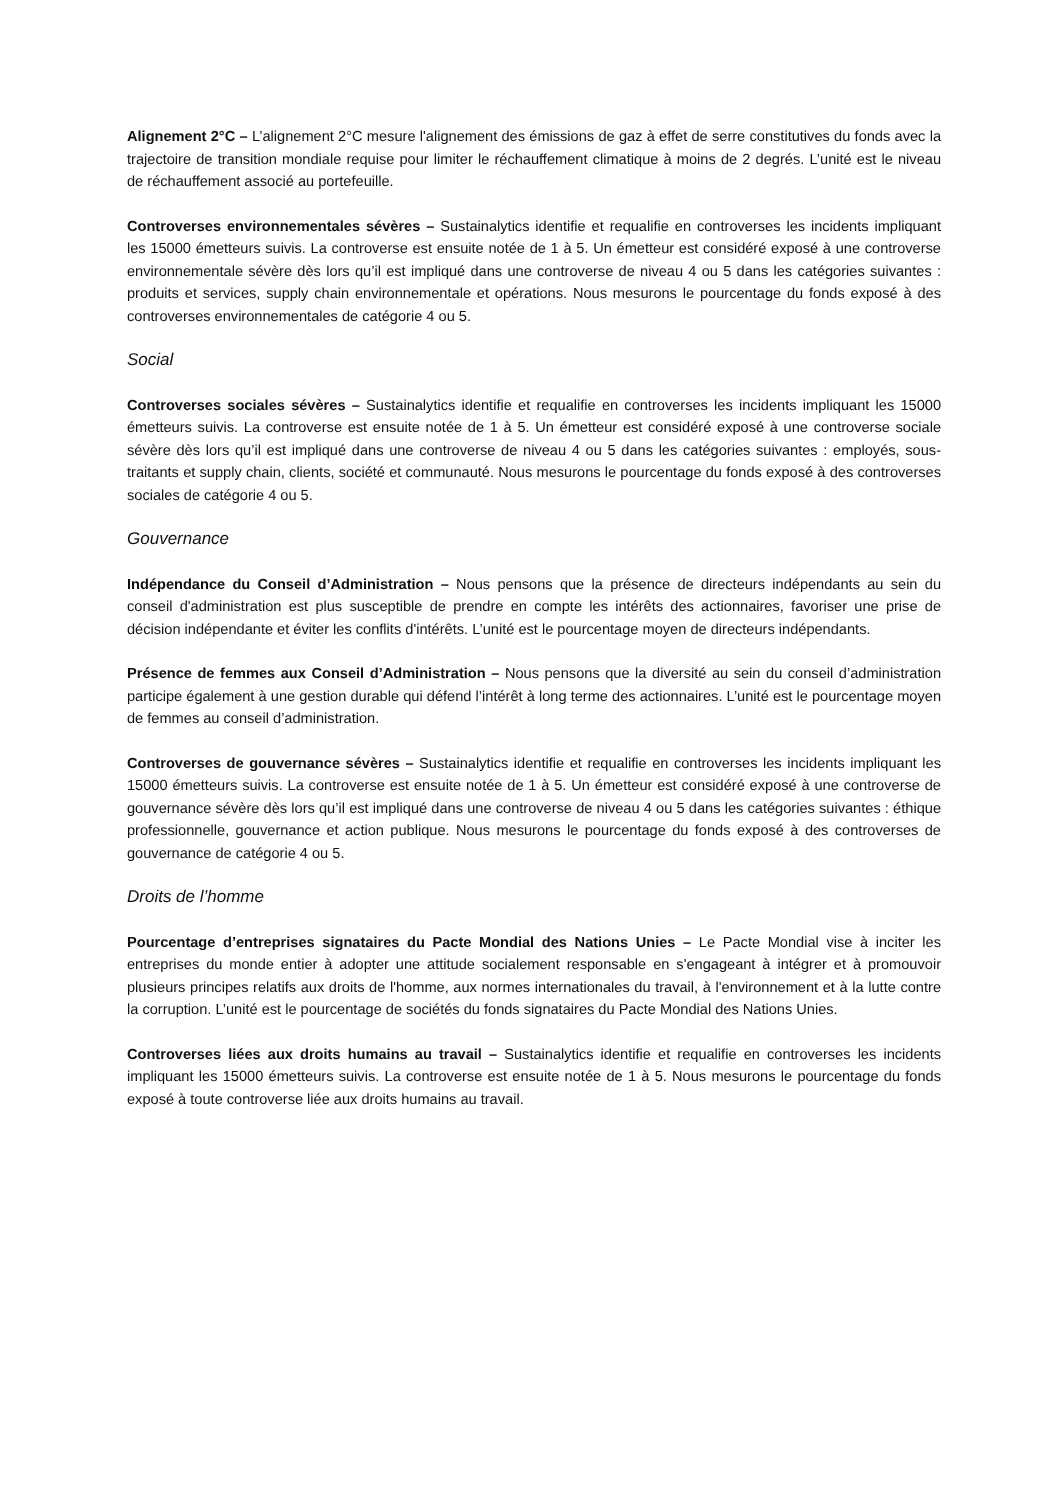Alignement 2°C – L’alignement 2°C mesure l'alignement des émissions de gaz à effet de serre constitutives du fonds avec la trajectoire de transition mondiale requise pour limiter le réchauffement climatique à moins de 2 degrés. L’unité est le niveau de réchauffement associé au portefeuille.
Controverses environnementales sévères – Sustainalytics identifie et requalifie en controverses les incidents impliquant les 15000 émetteurs suivis. La controverse est ensuite notée de 1 à 5. Un émetteur est considéré exposé à une controverse environnementale sévère dès lors qu’il est impliqué dans une controverse de niveau 4 ou 5 dans les catégories suivantes : produits et services, supply chain environnementale et opérations. Nous mesurons le pourcentage du fonds exposé à des controverses environnementales de catégorie 4 ou 5.
Social
Controverses sociales sévères – Sustainalytics identifie et requalifie en controverses les incidents impliquant les 15000 émetteurs suivis. La controverse est ensuite notée de 1 à 5. Un émetteur est considéré exposé à une controverse sociale sévère dès lors qu’il est impliqué dans une controverse de niveau 4 ou 5 dans les catégories suivantes : employés, sous-traitants et supply chain, clients, société et communauté. Nous mesurons le pourcentage du fonds exposé à des controverses sociales de catégorie 4 ou 5.
Gouvernance
Indépendance du Conseil d’Administration – Nous pensons que la présence de directeurs indépendants au sein du conseil d'administration est plus susceptible de prendre en compte les intérêts des actionnaires, favoriser une prise de décision indépendante et éviter les conflits d'intérêts. L’unité est le pourcentage moyen de directeurs indépendants.
Présence de femmes aux Conseil d’Administration – Nous pensons que la diversité au sein du conseil d’administration participe également à une gestion durable qui défend l’intérêt à long terme des actionnaires. L’unité est le pourcentage moyen de femmes au conseil d’administration.
Controverses de gouvernance sévères – Sustainalytics identifie et requalifie en controverses les incidents impliquant les 15000 émetteurs suivis. La controverse est ensuite notée de 1 à 5. Un émetteur est considéré exposé à une controverse de gouvernance sévère dès lors qu’il est impliqué dans une controverse de niveau 4 ou 5 dans les catégories suivantes : éthique professionnelle, gouvernance et action publique. Nous mesurons le pourcentage du fonds exposé à des controverses de gouvernance de catégorie 4 ou 5.
Droits de l’homme
Pourcentage d’entreprises signataires du Pacte Mondial des Nations Unies – Le Pacte Mondial vise à inciter les entreprises du monde entier à adopter une attitude socialement responsable en s'engageant à intégrer et à promouvoir plusieurs principes relatifs aux droits de l'homme, aux normes internationales du travail, à l'environnement et à la lutte contre la corruption. L’unité est le pourcentage de sociétés du fonds signataires du Pacte Mondial des Nations Unies.
Controverses liées aux droits humains au travail – Sustainalytics identifie et requalifie en controverses les incidents impliquant les 15000 émetteurs suivis. La controverse est ensuite notée de 1 à 5. Nous mesurons le pourcentage du fonds exposé à toute controverse liée aux droits humains au travail.